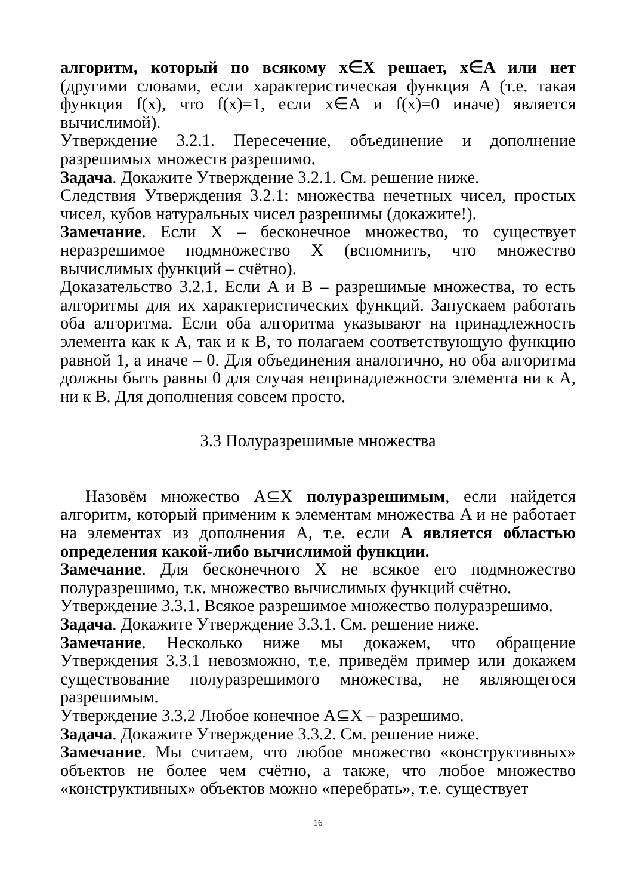алгоритм, который по всякому x∈X решает, x∈A или нет (другими словами, если характеристическая функция A (т.е. такая функция f(x), что f(x)=1, если x∈A и f(x)=0 иначе) является вычислимой).
Утверждение 3.2.1. Пересечение, объединение и дополнение разрешимых множеств разрешимо.
Задача. Докажите Утверждение 3.2.1. См. решение ниже.
Следствия Утверждения 3.2.1: множества нечетных чисел, простых чисел, кубов натуральных чисел разрешимы (докажите!).
Замечание. Если X – бесконечное множество, то существует неразрешимое подмножество X (вспомнить, что множество вычислимых функций – счётно).
Доказательство 3.2.1. Если A и B – разрешимые множества, то есть алгоритмы для их характеристических функций. Запускаем работать оба алгоритма. Если оба алгоритма указывают на принадлежность элемента как к A, так и к B, то полагаем соответствующую функцию равной 1, а иначе – 0. Для объединения аналогично, но оба алгоритма должны быть равны 0 для случая непринадлежности элемента ни к A, ни к B. Для дополнения совсем просто.
3.3 Полуразрешимые множества
Назовём множество A⊆X полуразрешимым, если найдется алгоритм, который применим к элементам множества A и не работает на элементах из дополнения A, т.е. если A является областью определения какой-либо вычислимой функции.
Замечание. Для бесконечного X не всякое его подмножество полуразрешимо, т.к. множество вычислимых функций счётно.
Утверждение 3.3.1. Всякое разрешимое множество полуразрешимо.
Задача. Докажите Утверждение 3.3.1. См. решение ниже.
Замечание. Несколько ниже мы докажем, что обращение Утверждения 3.3.1 невозможно, т.е. приведём пример или докажем существование полуразрешимого множества, не являющегося разрешимым.
Утверждение 3.3.2 Любое конечное A⊆X – разрешимо.
Задача. Докажите Утверждение 3.3.2. См. решение ниже.
Замечание. Мы считаем, что любое множество «конструктивных» объектов не более чем счётно, а также, что любое множество «конструктивных» объектов можно «перебрать», т.е. существует
16